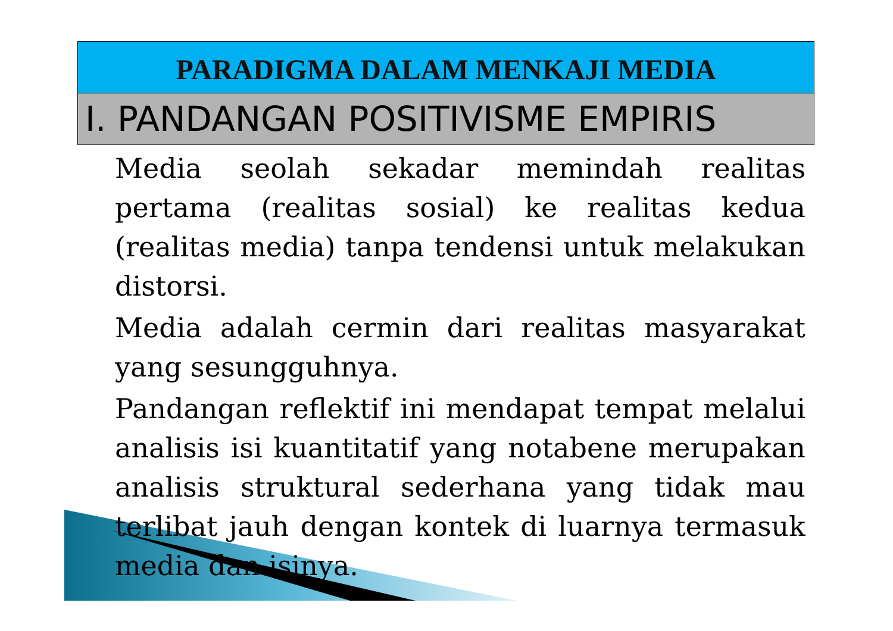PARADIGMA DALAM MENKAJI MEDIA
I. PANDANGAN POSITIVISME EMPIRIS
Media seolah sekadar memindah realitas pertama (realitas sosial) ke realitas kedua (realitas media) tanpa tendensi untuk melakukan distorsi.
Media adalah cermin dari realitas masyarakat yang sesungguhnya.
Pandangan reflektif ini mendapat tempat melalui analisis isi kuantitatif yang notabene merupakan analisis struktural sederhana yang tidak mau terlibat jauh dengan kontek di luarnya termasuk media dan isinya.